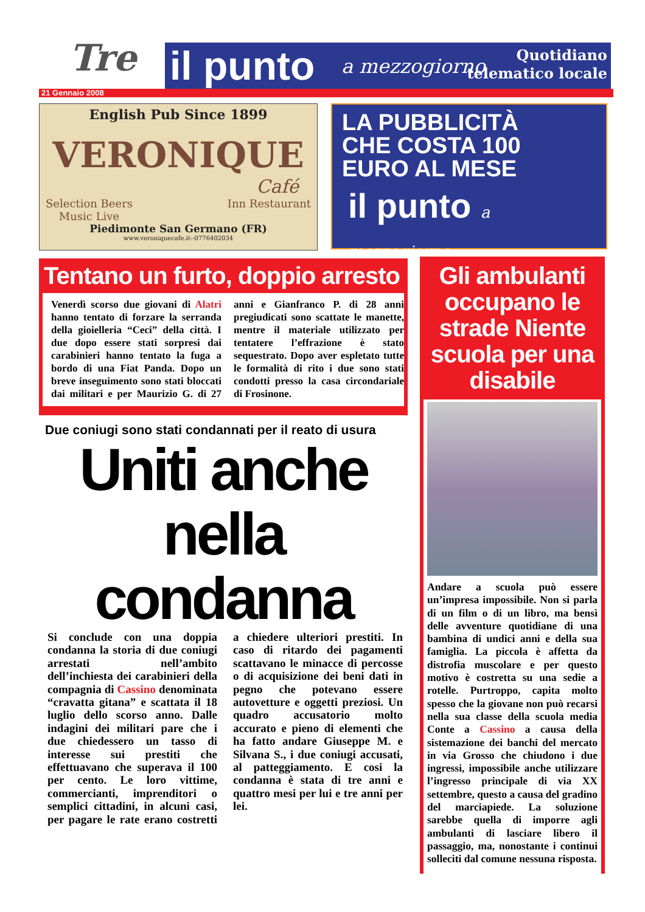Tre
il punto a mezzogiorno
Quotidiano
telematico locale
21 Gennaio 2008
English Pub Since 1899
VERONIQUE
Café
Selection Beers
Music Live Inn Restaurant
Piedimonte San Germano (FR)
www.veroniquecafe.it--0776402034
LA PUBBLICITÀ
CHE COSTA 100
EURO AL MESE
il punto a mezzogiorno
Tentano un furto, doppio arresto
Venerdì scorso due giovani di Alatri hanno tentato di forzare la serranda della gioielleria “Ceci” della città. I due dopo essere stati sorpresi dai carabinieri hanno tentato la fuga a bordo di una Fiat Panda. Dopo un breve inseguimento sono stati bloccati dai militari e per Maurizio G. di 27 anni e Gianfranco P. di 28 anni pregiudicati sono scattate le manette, mentre il materiale utilizzato per tentatere l’effrazione è stato sequestrato. Dopo aver espletato tutte le formalità di rito i due sono stati condotti presso la casa circondariale di Frosinone.
Due coniugi sono stati condannati per il reato di usura
Uniti anche nella condanna
Si conclude con una doppia condanna la storia di due coniugi arrestati nell’ambito dell’inchiesta dei carabinieri della compagnia di Cassino denominata “cravatta gitana” e scattata il 18 luglio dello scorso anno. Dalle indagini dei militari pare che i due chiedessero un tasso di interesse sui prestiti che effettuavano che superava il 100 per cento. Le loro vittime, commercianti, imprenditori o semplici cittadini, in alcuni casi, per pagare le rate erano costretti a chiedere ulteriori prestiti. In caso di ritardo dei pagamenti scattavano le minacce di percosse o di acquisizione dei beni dati in pegno che potevano essere autovetture e oggetti preziosi. Un quadro accusatorio molto accurato e pieno di elementi che ha fatto andare Giuseppe M. e Silvana S., i due coniugi accusati, al patteggiamento. E cosi la condanna è stata di tre anni e quattro mesi per lui e tre anni per lei.
Gli ambulanti occupano le strade Niente scuola per una disabile
Andare a scuola può essere un’impresa impossibile. Non si parla di un film o di un libro, ma bensì delle avventure quotidiane di una bambina di undici anni e della sua famiglia. La piccola è affetta da distrofia muscolare e per questo motivo è costretta su una sedie a rotelle. Purtroppo, capita molto spesso che la giovane non può recarsi nella sua classe della scuola media Conte a Cassino a causa della sistemazione dei banchi del mercato in via Grosso che chiudono i due ingressi, impossibile anche utilizzare l’ingresso principale di via XX settembre, questo a causa del gradino del marciapiede. La soluzione sarebbe quella di imporre agli ambulanti di lasciare libero il passaggio, ma, nonostante i continui solleciti dal comune nessuna risposta.